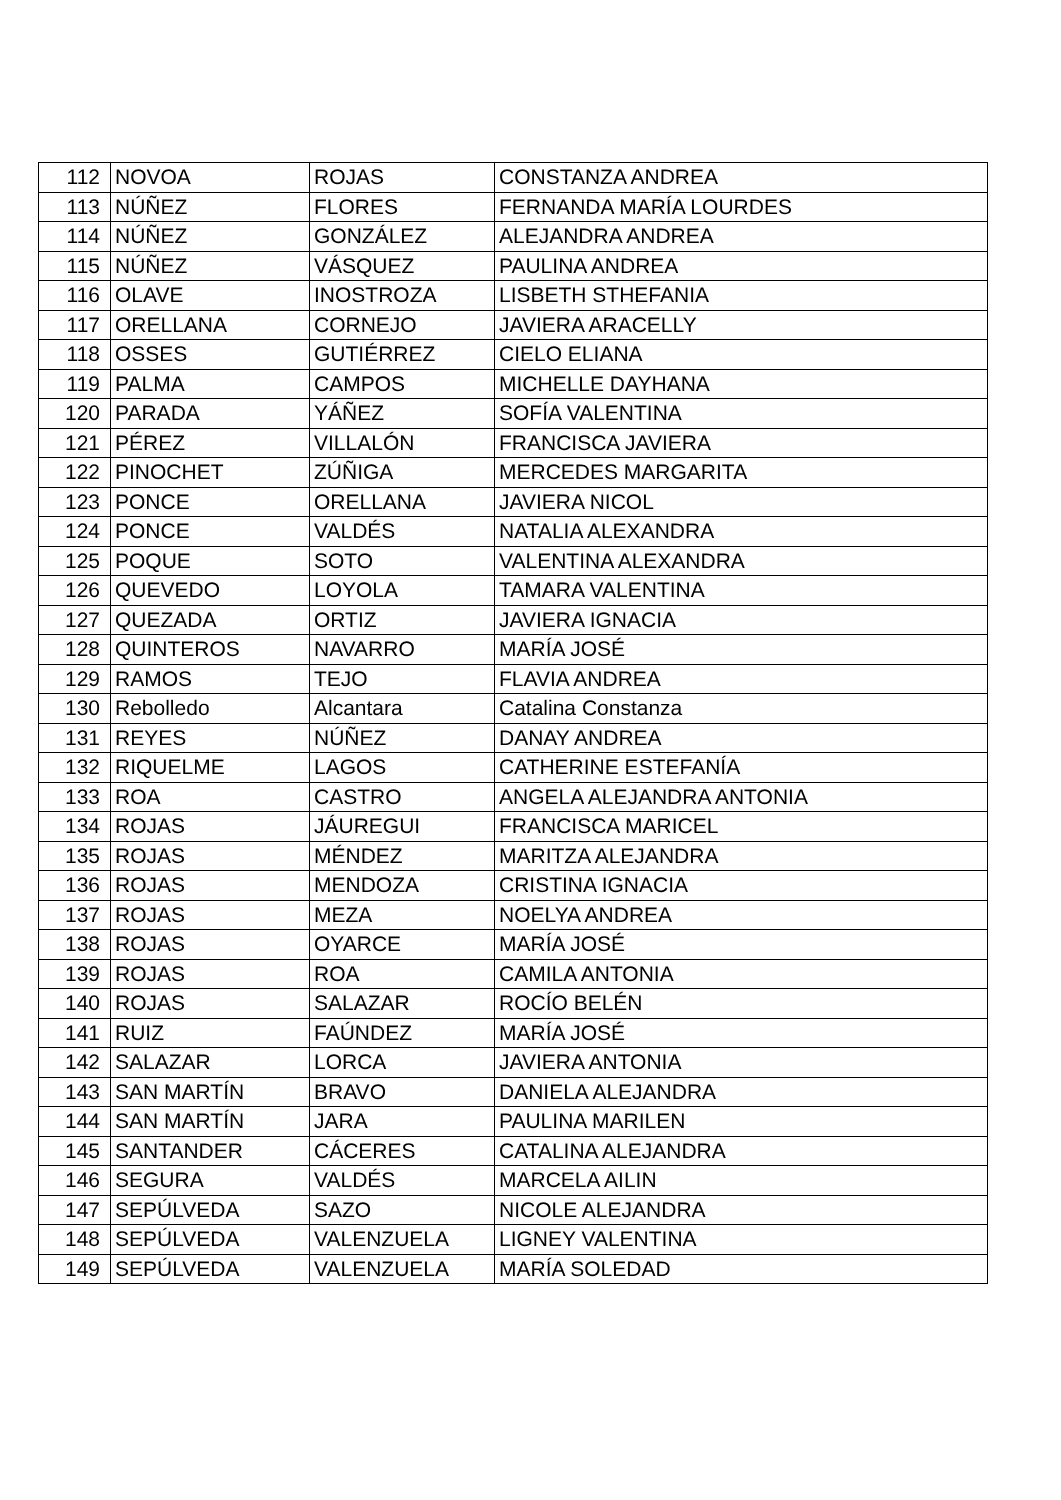| 112 | NOVOA | ROJAS | CONSTANZA ANDREA |
| 113 | NÚÑEZ | FLORES | FERNANDA MARÍA LOURDES |
| 114 | NÚÑEZ | GONZÁLEZ | ALEJANDRA ANDREA |
| 115 | NÚÑEZ | VÁSQUEZ | PAULINA ANDREA |
| 116 | OLAVE | INOSTROZA | LISBETH STHEFANIA |
| 117 | ORELLANA | CORNEJO | JAVIERA ARACELLY |
| 118 | OSSES | GUTIÉRREZ | CIELO ELIANA |
| 119 | PALMA | CAMPOS | MICHELLE DAYHANA |
| 120 | PARADA | YÁÑEZ | SOFÍA VALENTINA |
| 121 | PÉREZ | VILLALÓN | FRANCISCA JAVIERA |
| 122 | PINOCHET | ZÚÑIGA | MERCEDES MARGARITA |
| 123 | PONCE | ORELLANA | JAVIERA NICOL |
| 124 | PONCE | VALDÉS | NATALIA ALEXANDRA |
| 125 | POQUE | SOTO | VALENTINA ALEXANDRA |
| 126 | QUEVEDO | LOYOLA | TAMARA VALENTINA |
| 127 | QUEZADA | ORTIZ | JAVIERA IGNACIA |
| 128 | QUINTEROS | NAVARRO | MARÍA JOSÉ |
| 129 | RAMOS | TEJO | FLAVIA ANDREA |
| 130 | Rebolledo | Alcantara | Catalina Constanza |
| 131 | REYES | NÚÑEZ | DANAY ANDREA |
| 132 | RIQUELME | LAGOS | CATHERINE ESTEFANÍA |
| 133 | ROA | CASTRO | ANGELA ALEJANDRA ANTONIA |
| 134 | ROJAS | JÁUREGUI | FRANCISCA MARICEL |
| 135 | ROJAS | MÉNDEZ | MARITZA ALEJANDRA |
| 136 | ROJAS | MENDOZA | CRISTINA IGNACIA |
| 137 | ROJAS | MEZA | NOELYA ANDREA |
| 138 | ROJAS | OYARCE | MARÍA JOSÉ |
| 139 | ROJAS | ROA | CAMILA ANTONIA |
| 140 | ROJAS | SALAZAR | ROCÍO BELÉN |
| 141 | RUIZ | FAÚNDEZ | MARÍA JOSÉ |
| 142 | SALAZAR | LORCA | JAVIERA ANTONIA |
| 143 | SAN MARTÍN | BRAVO | DANIELA ALEJANDRA |
| 144 | SAN MARTÍN | JARA | PAULINA MARILEN |
| 145 | SANTANDER | CÁCERES | CATALINA ALEJANDRA |
| 146 | SEGURA | VALDÉS | MARCELA AILIN |
| 147 | SEPÚLVEDA | SAZO | NICOLE ALEJANDRA |
| 148 | SEPÚLVEDA | VALENZUELA | LIGNEY VALENTINA |
| 149 | SEPÚLVEDA | VALENZUELA | MARÍA SOLEDAD |